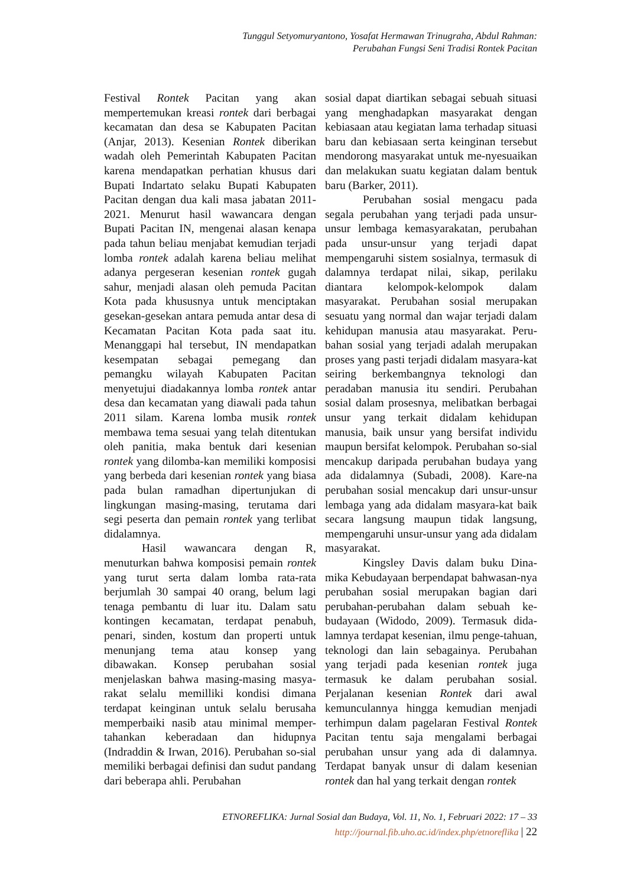Tunggul Setyomuryantono, Yosafat Hermawan Trinugraha, Abdul Rahman:
Perubahan Fungsi Seni Tradisi Rontek Pacitan
Festival Rontek Pacitan yang akan mempertemukan kreasi rontek dari berbagai kecamatan dan desa se Kabupaten Pacitan (Anjar, 2013). Kesenian Rontek diberikan wadah oleh Pemerintah Kabupaten Pacitan karena mendapatkan perhatian khusus dari Bupati Indartato selaku Bupati Kabupaten Pacitan dengan dua kali masa jabatan 2011-2021. Menurut hasil wawancara dengan Bupati Pacitan IN, mengenai alasan kenapa pada tahun beliau menjabat kemudian terjadi lomba rontek adalah karena beliau melihat adanya pergeseran kesenian rontek gugah sahur, menjadi alasan oleh pemuda Pacitan Kota pada khususnya untuk menciptakan gesekan-gesekan antara pemuda antar desa di Kecamatan Pacitan Kota pada saat itu. Menanggapi hal tersebut, IN mendapatkan kesempatan sebagai pemegang dan pemangku wilayah Kabupaten Pacitan menyetujui diadakannya lomba rontek antar desa dan kecamatan yang diawali pada tahun 2011 silam. Karena lomba musik rontek membawa tema sesuai yang telah ditentukan oleh panitia, maka bentuk dari kesenian rontek yang dilomba-kan memiliki komposisi yang berbeda dari kesenian rontek yang biasa pada bulan ramadhan dipertunjukan di lingkungan masing-masing, terutama dari segi peserta dan pemain rontek yang terlibat didalamnya.
Hasil wawancara dengan R, menuturkan bahwa komposisi pemain rontek yang turut serta dalam lomba rata-rata berjumlah 30 sampai 40 orang, belum lagi tenaga pembantu di luar itu. Dalam satu kontingen kecamatan, terdapat penabuh, penari, sinden, kostum dan properti untuk menunjang tema atau konsep yang dibawakan. Konsep perubahan sosial menjelaskan bahwa masing-masing masya-rakat selalu memilliki kondisi dimana terdapat keinginan untuk selalu berusaha memperbaiki nasib atau minimal memper-tahankan keberadaan dan hidupnya (Indraddin & Irwan, 2016). Perubahan so-sial memiliki berbagai definisi dan sudut pandang dari beberapa ahli. Perubahan
sosial dapat diartikan sebagai sebuah situasi yang menghadapkan masyarakat dengan kebiasaan atau kegiatan lama terhadap situasi baru dan kebiasaan serta keinginan tersebut mendorong masyarakat untuk me-nyesuaikan dan melakukan suatu kegiatan dalam bentuk baru (Barker, 2011).
Perubahan sosial mengacu pada segala perubahan yang terjadi pada unsur-unsur lembaga kemasyarakatan, perubahan pada unsur-unsur yang terjadi dapat mempengaruhi sistem sosialnya, termasuk di dalamnya terdapat nilai, sikap, perilaku diantara kelompok-kelompok dalam masyarakat. Perubahan sosial merupakan sesuatu yang normal dan wajar terjadi dalam kehidupan manusia atau masyarakat. Peru-bahan sosial yang terjadi adalah merupakan proses yang pasti terjadi didalam masyara-kat seiring berkembangnya teknologi dan peradaban manusia itu sendiri. Perubahan sosial dalam prosesnya, melibatkan berbagai unsur yang terkait didalam kehidupan manusia, baik unsur yang bersifat individu maupun bersifat kelompok. Perubahan so-sial mencakup daripada perubahan budaya yang ada didalamnya (Subadi, 2008). Kare-na perubahan sosial mencakup dari unsur-unsur lembaga yang ada didalam masyara-kat baik secara langsung maupun tidak langsung, mempengaruhi unsur-unsur yang ada didalam masyarakat.
Kingsley Davis dalam buku Dina-mika Kebudayaan berpendapat bahwasan-nya perubahan sosial merupakan bagian dari perubahan-perubahan dalam sebuah ke-budayaan (Widodo, 2009). Termasuk dida-lamnya terdapat kesenian, ilmu penge-tahuan, teknologi dan lain sebagainya. Perubahan yang terjadi pada kesenian rontek juga termasuk ke dalam perubahan sosial. Perjalanan kesenian Rontek dari awal kemunculannya hingga kemudian menjadi terhimpun dalam pagelaran Festival Rontek Pacitan tentu saja mengalami berbagai perubahan unsur yang ada di dalamnya. Terdapat banyak unsur di dalam kesenian rontek dan hal yang terkait dengan rontek
ETNOREFLIKA: Jurnal Sosial dan Budaya, Vol. 11, No. 1, Februari 2022: 17 – 33
http://journal.fib.uho.ac.id/index.php/etnoreflika | 22